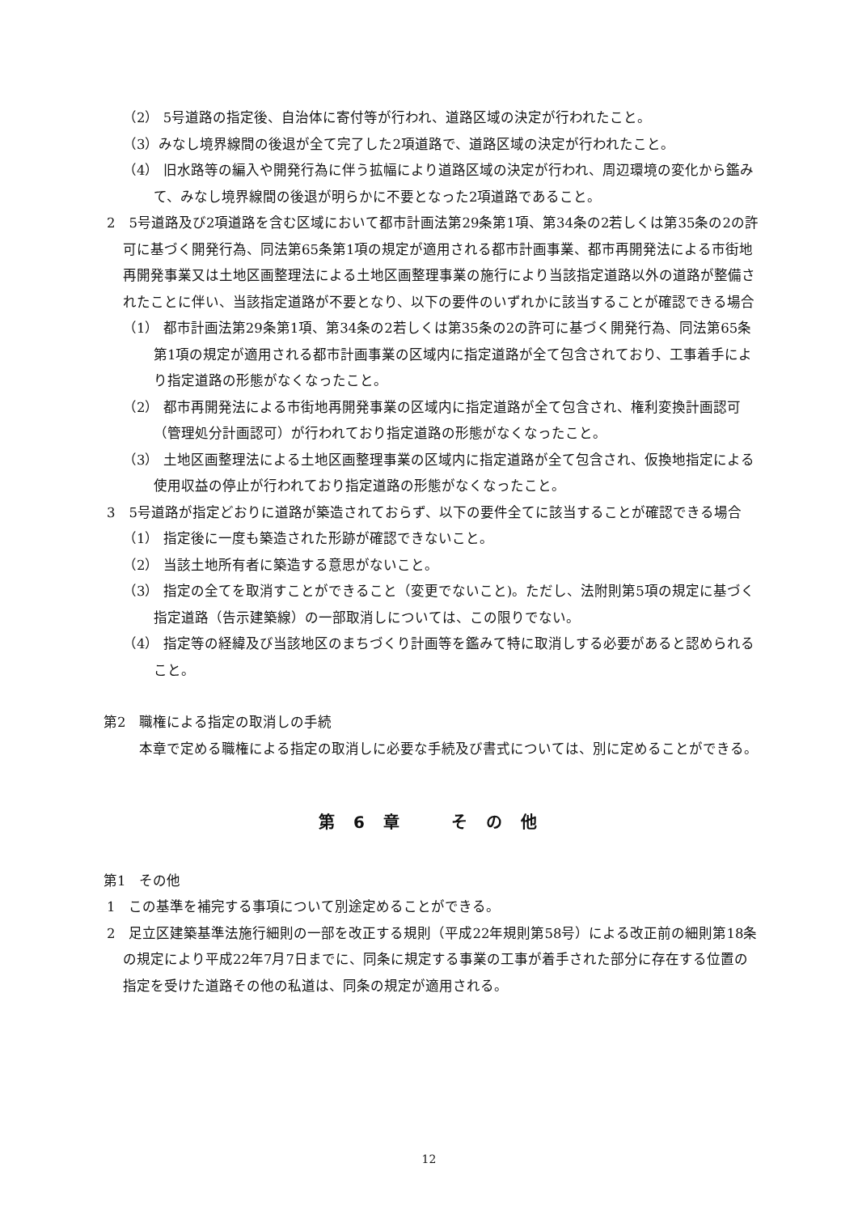（2） 5号道路の指定後、自治体に寄付等が行われ、道路区域の決定が行われたこと。
（3）みなし境界線間の後退が全て完了した2項道路で、道路区域の決定が行われたこと。
（4） 旧水路等の編入や開発行為に伴う拡幅により道路区域の決定が行われ、周辺環境の変化から鑑みて、みなし境界線間の後退が明らかに不要となった2項道路であること。
2　5号道路及び2項道路を含む区域において都市計画法第29条第1項、第34条の2若しくは第35条の2の許可に基づく開発行為、同法第65条第1項の規定が適用される都市計画事業、都市再開発法による市街地再開発事業又は土地区画整理法による土地区画整理事業の施行により当該指定道路以外の道路が整備されたことに伴い、当該指定道路が不要となり、以下の要件のいずれかに該当することが確認できる場合
（1） 都市計画法第29条第1項、第34条の2若しくは第35条の2の許可に基づく開発行為、同法第65条第1項の規定が適用される都市計画事業の区域内に指定道路が全て包含されており、工事着手により指定道路の形態がなくなったこと。
（2） 都市再開発法による市街地再開発事業の区域内に指定道路が全て包含され、権利変換計画認可（管理処分計画認可）が行われており指定道路の形態がなくなったこと。
（3） 土地区画整理法による土地区画整理事業の区域内に指定道路が全て包含され、仮換地指定による使用収益の停止が行われており指定道路の形態がなくなったこと。
3　5号道路が指定どおりに道路が築造されておらず、以下の要件全てに該当することが確認できる場合
（1） 指定後に一度も築造された形跡が確認できないこと。
（2） 当該土地所有者に築造する意思がないこと。
（3） 指定の全てを取消すことができること（変更でないこと)。ただし、法附則第5項の規定に基づく指定道路（告示建築線）の一部取消しについては、この限りでない。
（4） 指定等の経緯及び当該地区のまちづくり計画等を鑑みて特に取消しする必要があると認められること。
第2　職権による指定の取消しの手続
本章で定める職権による指定の取消しに必要な手続及び書式については、別に定めることができる。
第 6 章　　そ の 他
第1　その他
1　この基準を補完する事項について別途定めることができる。
2　足立区建築基準法施行細則の一部を改正する規則（平成22年規則第58号）による改正前の細則第18条の規定により平成22年7月7日までに、同条に規定する事業の工事が着手された部分に存在する位置の指定を受けた道路その他の私道は、同条の規定が適用される。
12